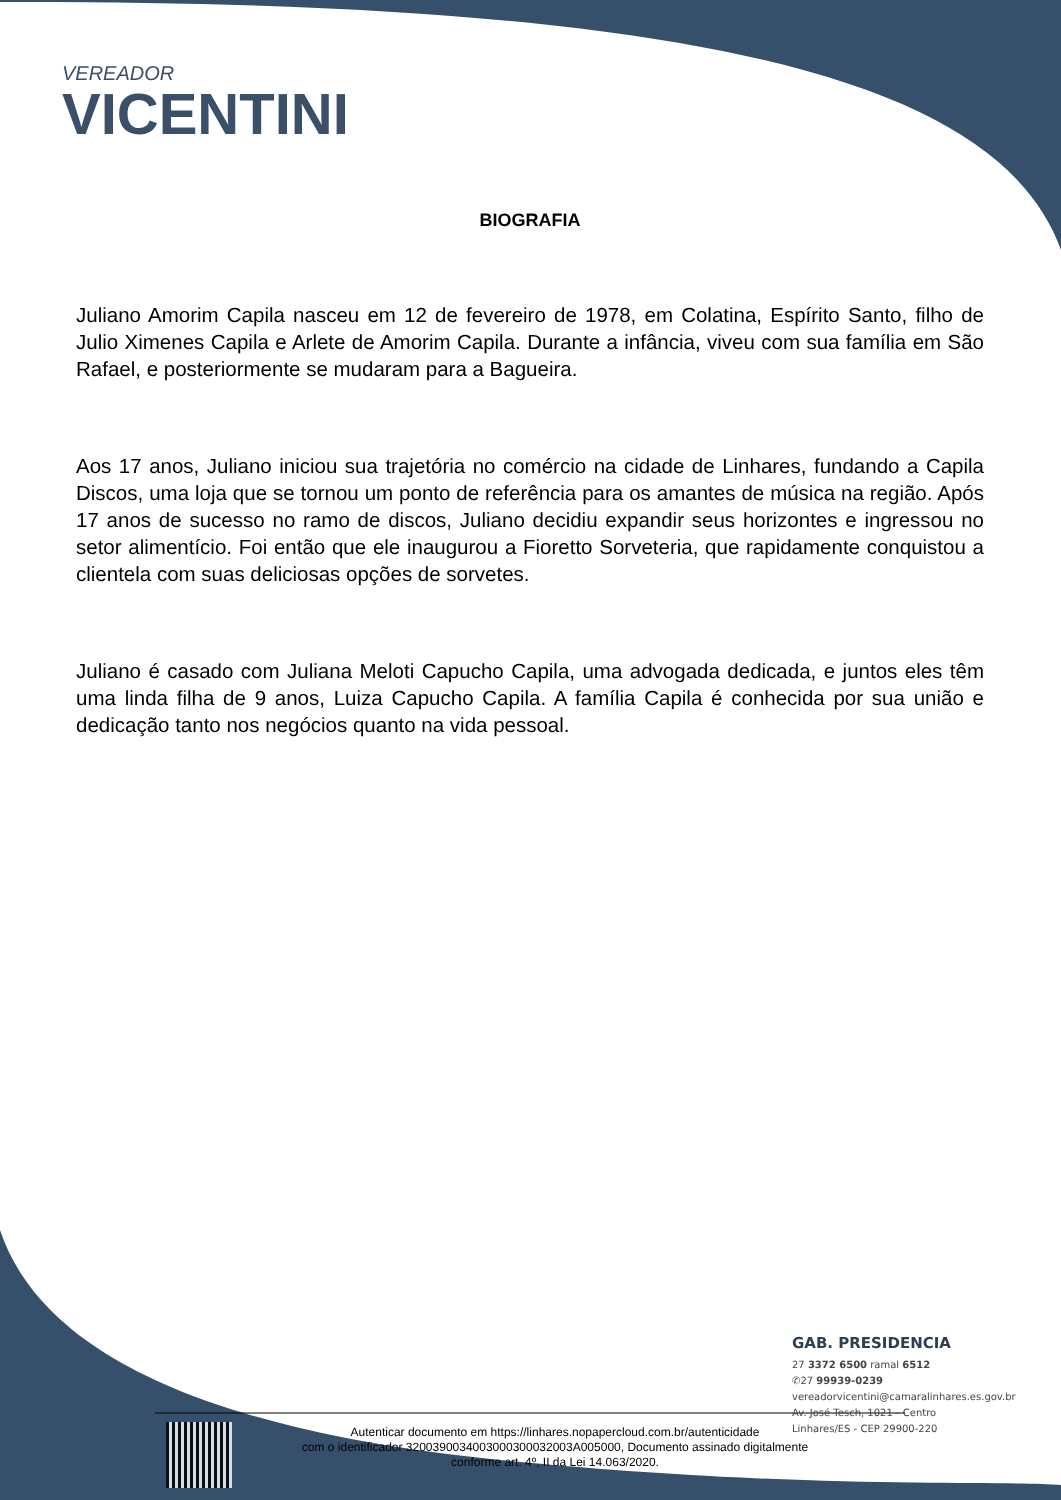VEREADOR
VICENTINI
BIOGRAFIA
Juliano Amorim Capila nasceu em 12 de fevereiro de 1978, em Colatina, Espírito Santo, filho de Julio Ximenes Capila e Arlete de Amorim Capila. Durante a infância, viveu com sua família em São Rafael, e posteriormente se mudaram para a Bagueira.
Aos 17 anos, Juliano iniciou sua trajetória no comércio na cidade de Linhares, fundando a Capila Discos, uma loja que se tornou um ponto de referência para os amantes de música na região. Após 17 anos de sucesso no ramo de discos, Juliano decidiu expandir seus horizontes e ingressou no setor alimentício. Foi então que ele inaugurou a Fioretto Sorveteria, que rapidamente conquistou a clientela com suas deliciosas opções de sorvetes.
Juliano é casado com Juliana Meloti Capucho Capila, uma advogada dedicada, e juntos eles têm uma linda filha de 9 anos, Luiza Capucho Capila. A família Capila é conhecida por sua união e dedicação tanto nos negócios quanto na vida pessoal.
GAB. PRESIDENCIA
27 3372 6500 ramal 6512
✆27 99939-0239
vereadorvicentini@camaralinhares.es.gov.br
Av. José Tesch, 1021 - Centro
Linhares/ES - CEP 29900-220
Autenticar documento em https://linhares.nopapercloud.com.br/autenticidade
com o identificador 3200390034003000300032003A005000, Documento assinado digitalmente
conforme art. 4º, II da Lei 14.063/2020.